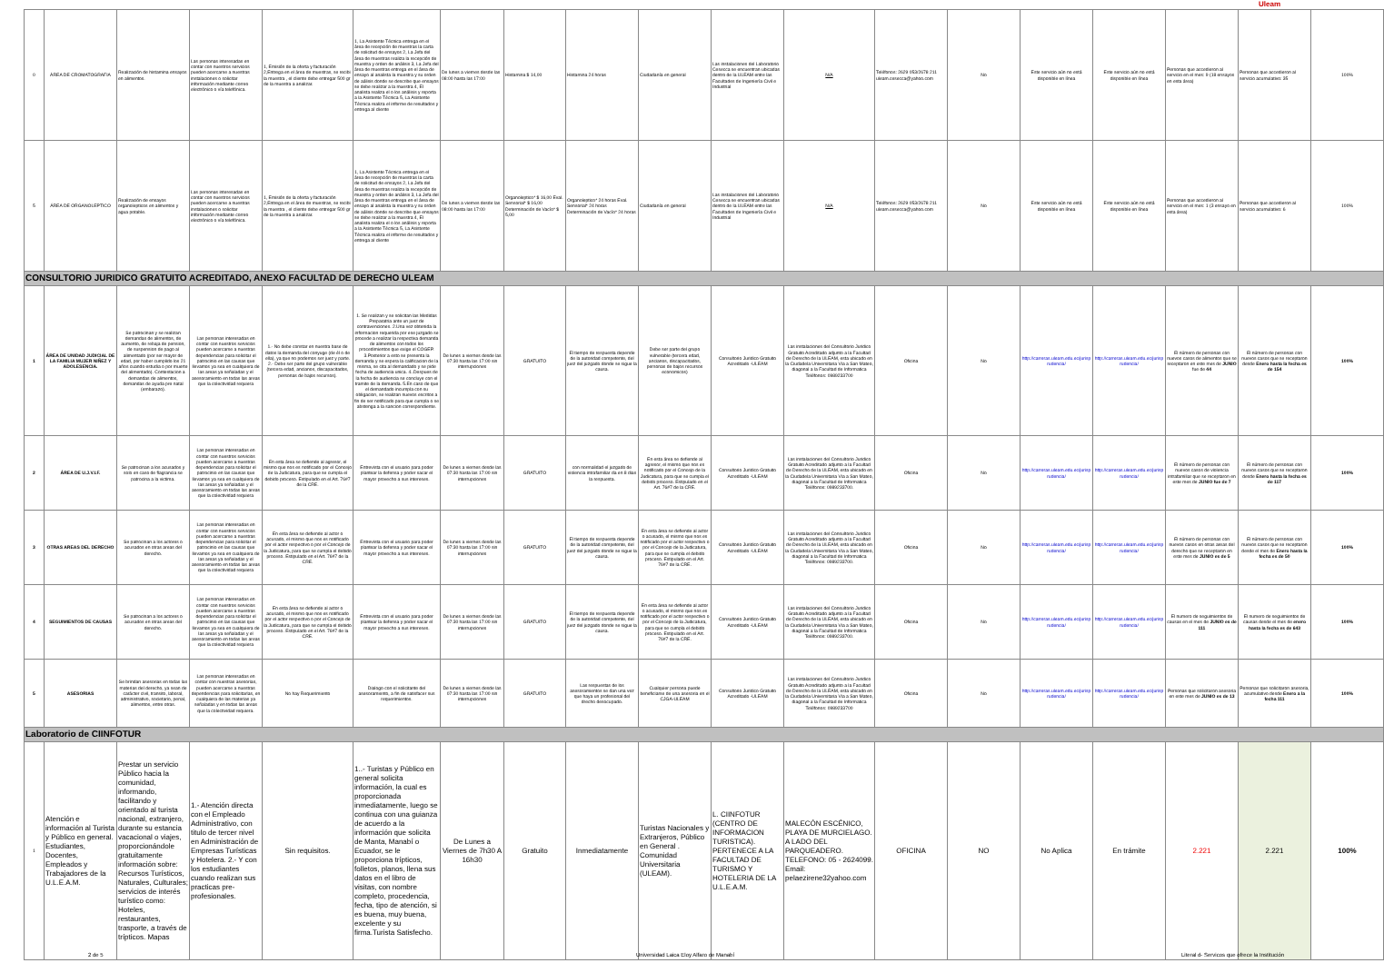Uleam
| 0 | ÁREA DE CROMATOGRAFIA | Realización de histamina ensayos en alimentos. | Las personas interesadas en contar con nuestros servicios pueden acercarse a nuestras instalaciones o solicitar información mediante correo electrónico o vía telefónica. | 1, Emisión de la oferta y facturación 2,Entrega en el área de muestras, se recibi la muestra , el cliente debe entregar 500 gr de la muestra a analizar. | 1, La Asistente Técnica entrega en el área de recepción de muestras la carta de solicitud de ensayos 2, La Jefa del área de muestras realiza la recepción de muestra y orden de análisis 3, La Jefa del área de muestras entrega en el área de ensayo al analista la muestra y su orden de aálisis donde se describe que ensayos se debe realizar a la muestra 4, El analista realiza el o los análisis y reporta a la Asistente Técnica 5, La Asistente Técnica realiza el informe de resultados y entrega al cliente | De lunes a viernes desde las 08:00 hasta las 17:00 | Histamina $ 14,00 | Histamina 24 horas | Ciudadanía en general | Las instalaciones del Laboratorio Cesecca se encuentran ubicadas dentro de la ULEAM entre las Facultades de Ingeniería Civil e Industrial | N/A | Teléfonos: 2629 053/2678 211 uleam.cesecca@yahoo.com | No | Este servicio aún no está disponible en línea | Este servicio aún no está disponible en línea | Personas que accedieron al servicio en el mes: 9 (18 ensayos en esta área) | Personas que accedieron al servicio acumulativo: 35 | 100% |
| 5 | ÁREA DE ORGANOLEPTICO | Realización de ensayos organolepticos en alimentos y agua potable. | Las personas interesadas en contar con nuestros servicios pueden acercarse a nuestras instalaciones o solicitar información mediante correo electrónico o vía telefónica. | 1, Emisión de la oferta y facturación 2,Entrega en el área de muestras, se recibi la muestra , el cliente debe entregar 500 gr de la muestra a analizar. | 1, La Asistente Técnica entrega en el área de recepción de muestras la carta de solicitud de ensayos 2, La Jefa del área de muestras realiza la recepción de muestra y orden de análisis 3, La Jefa del área de muestras entrega en el área de ensayo al analista la muestra y su orden de aálisis donde se describe que ensayos se debe realizar a la muestra 4, El analista realiza el o los análisis y reporta a la Asistente Técnica 5, La Asistente Técnica realiza el informe de resultados y entrega al cliente | De lunes a viernes desde las 08:00 hasta las 17:00 | Organoleptico* $ 16,00 Eval. Sensorial* $ 16,00 Determinación de Vacío* $ 5,00 | Organoleptico* 24 horas Eval. Sensorial* 24 horas Determinación de Vacío* 24 horas | Ciudadanía en general | Las instalaciones del Laboratorio Cesecca se encuentran ubicadas dentro de la ULEAM entre las Facultades de Ingeniería Civil e Industrial | N/A | Teléfonos: 2629 053/2678 211 uleam.cesecca@yahoo.com | No | Este servicio aún no está disponible en línea | Este servicio aún no está disponible en línea | Personas que accedieron al servicio en el mes: 1 (3 ensayo en esta área) | Personas que accedieron al servicio acumulativo: 6 | 100% |
| CONSULTORIO JURIDICO GRATUITO ACREDITADO, ANEXO FACULTAD DE DERECHO ULEAM | | | | | | | | | | | | | | | | | | |
| 1 | ÁREA DE UNIDAD JUDICIAL DE LA FAMILIA MUJER NIÑEZ Y ADOLESENCIA. | Se patrocinan y se realizan demandas de alimentos, de aumento, de rebaja de pension, de suspension de pago al alimentado (por ser mayor de edad, por haber cumplido los 21 años cuando estudia o por muerte del alimentado). Contestacion a demandas de alimentos, demandas de ayuda pre natal (embarazo). | Las personas interesadas en contar con nuestros servicios pueden acercarse a nuestras dependencias para solicitar el patrocinio en las causas que llevamos ya sea en cualquiera de las areas ya señaladas y el asesoramiento en todas las areas que la colectividad requiera | 1.- No debe constar en nuestra base de datos la demanda del conyuge (de él o de ella), ya que no podemos ser juez y parte. 2.- Debe ser parte del grupo vulnerable (tercera edad, ancianos, discapacitados, personas de bajos recursos). | 1. Se realizan y se solicitan las Medidas Preparatria ante un juez de contravenciones. 2.Una vez obtenida la informacion requerida por ese juzgado se procede a realizar la respectiva demanda de alimentos con todos los procedimientos que exige el COGEP. 3.Posterior a esto se presenta la demanda y se espera la calificacion de la misma, se cita al demandado y se pide fecha de audiencia unica. 4..Despues de la fecha de audiencia se concluye con el tramite de la demanda. 5.En caso de que el demandado incumpla con su obligacion, se realizan nuevos escritos a fin de ser notificado para que cumpla o se abstenga a la sancion correspondiente. | De lunes a viernes desde las 07:30 hasta las 17:00 sin interrupciones | GRATUITO | El tiempo de respuesta depende de la autoridad competente, del juez del juzgado donde se sigue la causa. | Debe ser parte del grupo vulnerable (tercera edad, ancianos, discapacitados, personas de bajos recursos economicos) | Consultorio Juridico Gratuito Acreditado -ULEAM | Las instalaciones del Consultorio Juridico Gratuito Acreditado adjunto a la Facultad de Derecho de la ULEAM, esta ubicado en la Ciudadela Universitaria Via a San Mateo, diagonal a la Facultad de Informatica Teléfonos: 0989233700 | Oficina | No | http://carreras.uleam.edu.ec/jurisprudencia/ | http://carreras.uleam.edu.ec/jurisprudencia/ | El número de personas con nuevos casos de alimentos que se receptaron en este mes de JUNIO fue de 44 | El número de personas con nuevos casos que se receptaron desde Enero hasta la fecha es de 154 | 100% |
| 2 | ÁREA DE U.J.V.I.F. | Se patrocinan a los acusados y solo en caso de flagrancia se patrocina a la victima. | Las personas interesadas en contar con nuestros servicios pueden acercarse a nuestras dependencias para solicitar el patrocinio en las causas que llevamos ya sea en cualquiera de las areas ya señaladas y el asesoramiento en todas las areas que la colectividad requiera | En esta área se defiende al agresor, el mismo que nos es notificado por el Concejo de la Judicatura, para que se cumpla el debido proceso. Estipulado en el Art. 76#7 de la CRE. | Entrevista con el usuario para poder plantear la defensa y poder sacar el mayor provecho a sus intereses. | De lunes a viernes desde las 07:30 hasta las 17:00 sin interrupciones | GRATUITO | con normalidad el juzgado de violencia intrafamiliar da en 8 dias la respuesta. | En esta área se defiende al agresor, el mismo que nos es notificado por el Concejo de la Judicatura, para que se cumpla el debido proceso. Estipulado en el Art. 76#7 de la CRE. | Consultorio Juridico Gratuito Acreditado -ULEAM | Las instalaciones del Consultorio Juridico Gratuito Acreditado adjunto a la Facultad de Derecho de la ULEAM, esta ubicado en la Ciudadela Universitaria Via a San Mateo, diagonal a la Facultad de Informatica Teléfonos: 0989233700. | Oficina | No | http://carreras.uleam.edu.ec/jurisprudencia/ | http://carreras.uleam.edu.ec/jurisprudencia/ | El número de personas con nuevos casos de violencia intrafamiliar que se receptaron en este mes de JUNIO fue de 7 | El número de personas con nuevos casos que se receptaron desde Enero hasta la fecha es de 117 | 100% |
| 3 | OTRAS AREAS DEL DERECHO | Se patrocinan a los actores o acusados en otras areas del derecho. | Las personas interesadas en contar con nuestros servicios pueden acercarse a nuestras dependencias para solicitar el patrocinio en las causas que llevamos ya sea en cualquiera de las areas ya señaladas y el asesoramiento en todas las areas que la colectividad requiera | En esta área se defiende al actor o acusado, el mismo que nos es notificado por el actor respectivo o por el Concejo de la Judicatura, para que se cumpla el debido proceso. Estipulado en el Art. 76#7 de la CRE. | Entrevista con el usuario para poder plantear la defensa y poder sacar el mayor provecho a sus intereses. | De lunes a viernes desde las 07:30 hasta las 17:00 sin interrupciones | GRATUITO | El tiempo de respuesta depende de la autoridad competente, del juez del juzgado donde se sigue la causa. | En esta área se defiende al actor o acusado, el mismo que nos es notificado por el actor respectivo o por el Concejo de la Judicatura, para que se cumpla el debido proceso. Estipulado en el Art. 76#7 de la CRE. | Consultorio Juridico Gratuito Acreditado -ULEAM | Las instalaciones del Consultorio Juridico Gratuito Acreditado adjunto a la Facultad de Derecho de la ULEAM, esta ubicado en la Ciudadela Universitaria Via a San Mateo, diagonal a la Facultad de Informatica Teléfonos: 0989233700. | Oficina | No | http://carreras.uleam.edu.ec/jurisprudencia/ | http://carreras.uleam.edu.ec/jurisprudencia/ | El número de personas con nuevos casos en otras areas del derecho que se receptaron en este mes de JUNIO es de 5 | El número de personas con nuevos casos que se receptaron desde el mes de Enero hasta la fecha es de 50 | 100% |
| 4 | SEGUIMIENTOS DE CAUSAS | Se patrocinan a los actores o acusados en otras areas del derecho. | Las personas interesadas en contar con nuestros servicios pueden acercarse a nuestras dependencias para solicitar el patrocinio en las causas que llevamos ya sea en cualquiera de las areas ya señaladas y el asesoramiento en todas las areas que la colectividad requiera | En esta área se defiende al actor o acusado, el mismo que nos es notificado por el actor respectivo o por el Concejo de la Judicatura, para que se cumpla el debido proceso. Estipulado en el Art. 76#7 de la CRE. | Entrevista con el usuario para poder plantear la defensa y poder sacar el mayor provecho a sus intereses. | De lunes a viernes desde las 07:30 hasta las 17:00 sin interrupciones | GRATUITO | El tiempo de respuesta depende de la autoridad competente, del juez del juzgado donde se sigue la causa. | En esta área se defiende al actor o acusado, el mismo que nos es notificado por el actor respectivo o por el Concejo de la Judicatura, para que se cumpla el debido proceso. Estipulado en el Art. 76#7 de la CRE. | Consultorio Juridico Gratuito Acreditado -ULEAM | Las instalaciones del Consultorio Juridico Gratuito Acreditado adjunto a la Facultad de Derecho de la ULEAM, esta ubicado en la Ciudadela Universitaria Via a San Mateo, diagonal a la Facultad de Informatica Teléfonos: 0989233700. | Oficina | No | http://carreras.uleam.edu.ec/jurisprudencia/ | http://carreras.uleam.edu.ec/jurisprudencia/ | El numero de seguimientos de causas en el mes de JUNIO es de 111 | El numero de seguimientos de causas desde el mes de enero hasta la fecha es de 643 | 100% |
| 5 | ASESORIAS | Se brindan asesorias en todas las materias del derecho, ya sean de carácter civil, transito, laboral, administrativo, societario, penal, alimentos, entre otras. | Las personas interesadas en contar con nuestras asesorias, pueden acercarse a nuestras dependencias para solicitarlas, en cualquiera de las materias ya señaladas y en todas las areas que la colectividad requiera. | No hay Requerimiento | Dialogo con el solicitante del asesoramiento, a fin de satisfacer sus requerimientos. | De lunes a viernes desde las 07:30 hasta las 17:00 sin interrupciones | GRATUITO | Las respuestas de los asesoramientos se dan una vez que haya un profesional del drecho desocupado. | Cualquier persona puede beneficiarse de una asesoria en el CJGA-ULEAM | Consultorio Juridico Gratuito Acreditado -ULEAM | Las instalaciones del Consultorio Juridico Gratuito Acreditado adjunto a la Facultad de Derecho de la ULEAM, esta ubicado en la Ciudadela Universitaria Via a San Mateo, diagonal a la Facultad de Informatica Teléfonos: 0989233700 | Oficina | No | http://carreras.uleam.edu.ec/jurisprudencia/ | http://carreras.uleam.edu.ec/jurisprudencia/ | Personas que solicitaron asesoria en este mes de JUNIO es de 13 | Personas que solicitaron asesoria, acumulativo desde Enero a la fecha 111 | 100% |
| Laboratorio de CIINFOTUR | | | | | | | | | | | | | | | | | | |
| 1 | Atención e información al Turista y Público en general. Estudiantes, Docentes, Empleados y Trabajadores de la U.L.E.A.M. | Prestar un servicio Público hacia la comunidad, informando, facilitando y orientado al turista nacional, extranjero, durante su estancia vacacional o viajes, proporcionándole gratuitamente información sobre: Recursos Turísticos, Naturales, Culturales; servicios de interés turístico como: Hoteles, restaurantes, trasporte, a través de trípticos. Mapas | 1.- Atención directa con el Empleado Administrativo, con titulo de tercer nivel en Administración de Empresas Turísticas y Hotelera. 2.- Y con los estudiantes cuando realizan sus practicas pre-profesionales. | Sin requisitos. | 1..- Turistas y Público en general solicita información, la cual es proporcionada inmediatamente, luego se continua con una guianza de acuerdo a la información que solicita de Manta, Manabí o Ecuador, se le proporciona trípticos, folletos, planos, llena sus datos en el libro de visitas, con nombre completo, procedencia, fecha, tipo de atención, si es buena, muy buena, excelente y su firma.Turista Satisfecho. | De Lunes a Viernes de 7h30 A 16h30 | Gratuito | Inmediatamente | Turistas Nacionales y Extranjeros, Público en General . Comunidad Universitaria (ULEAM). | L. CIINFOTUR (CENTRO DE INFORMACION TURISTICA). PERTENECE A LA FACULTAD DE TURISMO Y HOTELERIA DE LA U.L.E.A.M. | MALECÓN ESCÉNICO, PLAYA DE MURCIELAGO. A LADO DEL PARQUEADERO. TELEFONO: 05 - 2624099. Email: pelaezirene32yahoo.com | OFICINA | NO | No Aplica | En trámite | 2.221 | 2.221 | 100% |
2 de 5 Universidad Laica Eloy Alfaro de Manabí Literal d- Servicos que ofrece la Institución